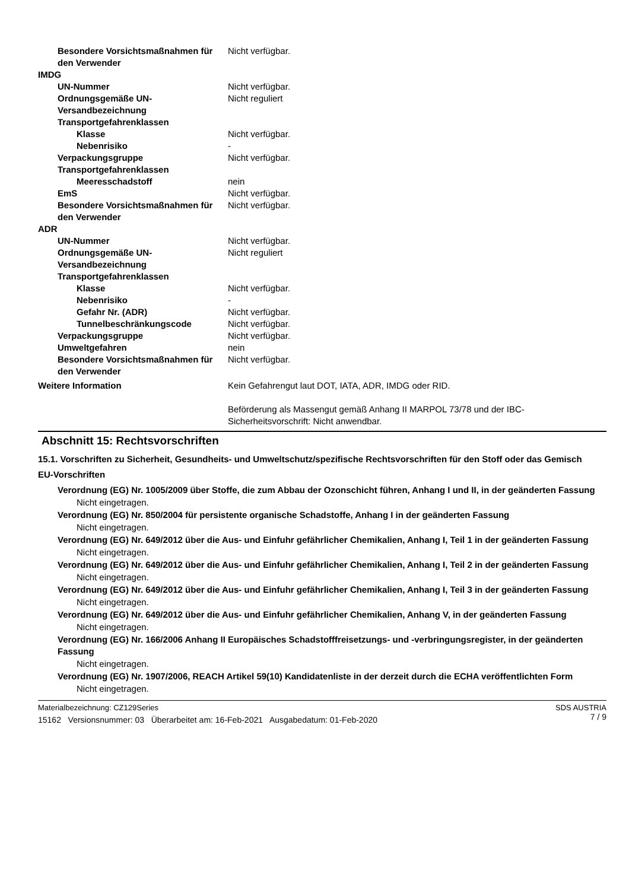Besondere Vorsichtsmaßnahmen für den Verwender
Nicht verfügbar.
IMDG
UN-Nummer Nicht verfügbar.
Ordnungsgemäße UN-Versandbezeichnung
Nicht reguliert
Transportgefahrenklassen
Klasse Nicht verfügbar.
Nebenrisiko -
Verpackungsgruppe Nicht verfügbar.
Transportgefahrenklassen
Meeresschadstoff nein
EmS Nicht verfügbar.
Besondere Vorsichtsmaßnahmen für den Verwender
Nicht verfügbar.
ADR
UN-Nummer Nicht verfügbar.
Ordnungsgemäße UN-Versandbezeichnung
Nicht reguliert
Transportgefahrenklassen
Klasse Nicht verfügbar.
Nebenrisiko -
Gefahr Nr. (ADR) Nicht verfügbar.
Tunnelbeschränkungscode Nicht verfügbar.
Verpackungsgruppe Nicht verfügbar.
Umweltgefahren nein
Besondere Vorsichtsmaßnahmen für den Verwender
Nicht verfügbar.
Weitere Information Kein Gefahrengut laut DOT, IATA, ADR, IMDG oder RID.
Beförderung als Massengut gemäß Anhang II MARPOL 73/78 und der IBC-Sicherheitsvorschrift: Nicht anwendbar.
Abschnitt 15: Rechtsvorschriften
15.1. Vorschriften zu Sicherheit, Gesundheits- und Umweltschutz/spezifische Rechtsvorschriften für den Stoff oder das Gemisch
EU-Vorschriften
Verordnung (EG) Nr. 1005/2009 über Stoffe, die zum Abbau der Ozonschicht führen, Anhang I und II, in der geänderten Fassung
Nicht eingetragen.
Verordnung (EG) Nr. 850/2004 für persistente organische Schadstoffe, Anhang I in der geänderten Fassung
Nicht eingetragen.
Verordnung (EG) Nr. 649/2012 über die Aus- und Einfuhr gefährlicher Chemikalien, Anhang I, Teil 1 in der geänderten Fassung
Nicht eingetragen.
Verordnung (EG) Nr. 649/2012 über die Aus- und Einfuhr gefährlicher Chemikalien, Anhang I, Teil 2 in der geänderten Fassung
Nicht eingetragen.
Verordnung (EG) Nr. 649/2012 über die Aus- und Einfuhr gefährlicher Chemikalien, Anhang I, Teil 3 in der geänderten Fassung
Nicht eingetragen.
Verordnung (EG) Nr. 649/2012 über die Aus- und Einfuhr gefährlicher Chemikalien, Anhang V, in der geänderten Fassung
Nicht eingetragen.
Verordnung (EG) Nr. 166/2006 Anhang II Europäisches Schadstofffreisetzungs- und -verbringungsregister, in der geänderten Fassung
Nicht eingetragen.
Verordnung (EG) Nr. 1907/2006, REACH Artikel 59(10) Kandidatenliste in der derzeit durch die ECHA veröffentlichten Form
Nicht eingetragen.
Materialbezeichnung: CZ129Series
15162 Versionsnummer: 03 Überarbeitet am: 16-Feb-2021 Ausgabedatum: 01-Feb-2020
SDS AUSTRIA
7 / 9